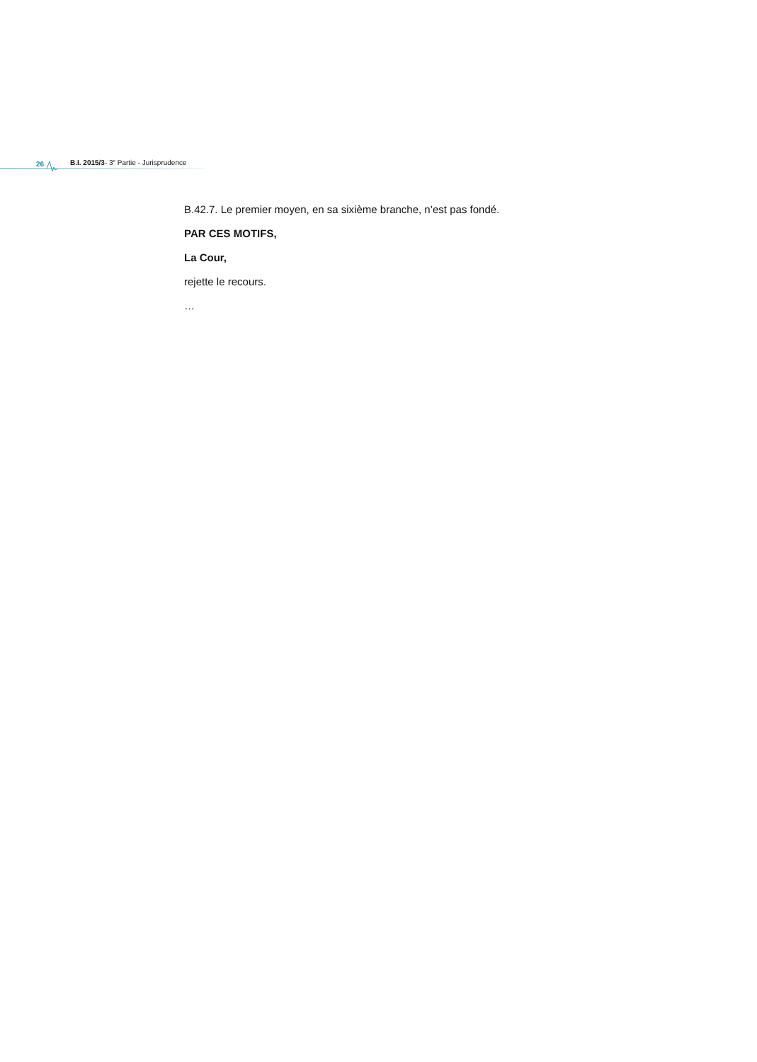26 B.I. 2015/3- 3<sup>e</sup> Partie - Jurisprudence
B.42.7. Le premier moyen, en sa sixième branche, n’est pas fondé.
PAR CES MOTIFS,
La Cour,
rejette le recours.
…